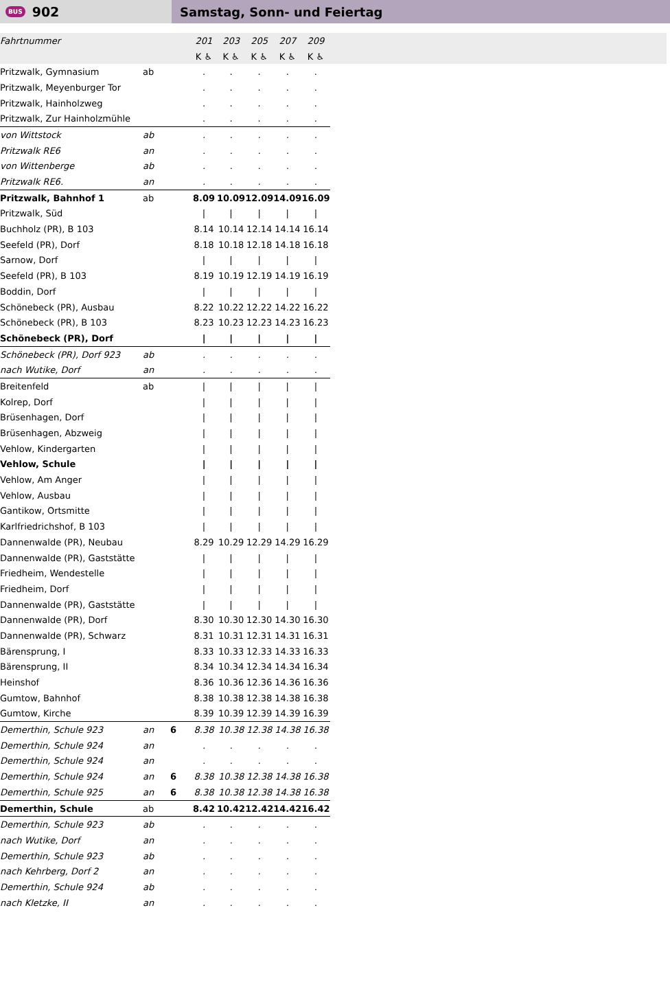BUS 902 Samstag, Sonn- und Feiertag
| Fahrtnummer | | | 201 | 203 | 205 | 207 | 209 | |
| --- | --- | --- | --- | --- | --- | --- | --- | --- |
| | | | K ♿ | K ♿ | K ♿ | K ♿ | K ♿ | |
| Pritzwalk, Gymnasium | ab | | . | . | . | . | . | |
| Pritzwalk, Meyenburger Tor | | | . | . | . | . | . | |
| Pritzwalk, Hainholzweg | | | . | . | . | . | . | |
| Pritzwalk, Zur Hainholzmühle | | | . | . | . | . | . | |
| von Wittstock | ab | | . | . | . | . | . | |
| Pritzwalk RE6 | an | | . | . | . | . | . | |
| von Wittenberge | ab | | . | . | . | . | . | |
| Pritzwalk RE6. | an | | . | . | . | . | . | |
| Pritzwalk, Bahnhof 1 | ab | | 8.09 | 10.09 | 12.09 | 14.09 | 16.09 | |
| Pritzwalk, Süd | | | / | / | / | / | / | |
| Buchholz (PR), B 103 | | | 8.14 | 10.14 | 12.14 | 14.14 | 16.14 | |
| Seefeld (PR), Dorf | | | 8.18 | 10.18 | 12.18 | 14.18 | 16.18 | |
| Sarnow, Dorf | | | / | / | / | / | / | |
| Seefeld (PR), B 103 | | | 8.19 | 10.19 | 12.19 | 14.19 | 16.19 | |
| Boddin, Dorf | | | / | / | / | / | / | |
| Schönebeck (PR), Ausbau | | | 8.22 | 10.22 | 12.22 | 14.22 | 16.22 | |
| Schönebeck (PR), B 103 | | | 8.23 | 10.23 | 12.23 | 14.23 | 16.23 | |
| Schönebeck (PR), Dorf | | | / | / | / | / | / | |
| Schönebeck (PR), Dorf 923 | ab | | . | . | . | . | . | |
| nach Wutike, Dorf | an | | . | . | . | . | . | |
| Breitenfeld | ab | | / | / | / | / | / | |
| Kolrep, Dorf | | | / | / | / | / | / | |
| Brüsenhagen, Dorf | | | / | / | / | / | / | |
| Brüsenhagen, Abzweig | | | / | / | / | / | / | |
| Vehlow, Kindergarten | | | / | / | / | / | / | |
| Vehlow, Schule | | | / | / | / | / | / | |
| Vehlow, Am Anger | | | / | / | / | / | / | |
| Vehlow, Ausbau | | | / | / | / | / | / | |
| Gantikow, Ortsmitte | | | / | / | / | / | / | |
| Karlfriedrichshof, B 103 | | | / | / | / | / | / | |
| Dannenwalde (PR), Neubau | | | 8.29 | 10.29 | 12.29 | 14.29 | 16.29 | |
| Dannenwalde (PR), Gaststätte | | | / | / | / | / | / | |
| Friedheim, Wendestelle | | | / | / | / | / | / | |
| Friedheim, Dorf | | | / | / | / | / | / | |
| Dannenwalde (PR), Gaststätte | | | / | / | / | / | / | |
| Dannenwalde (PR), Dorf | | | 8.30 | 10.30 | 12.30 | 14.30 | 16.30 | |
| Dannenwalde (PR), Schwarz | | | 8.31 | 10.31 | 12.31 | 14.31 | 16.31 | |
| Bärensprung, I | | | 8.33 | 10.33 | 12.33 | 14.33 | 16.33 | |
| Bärensprung, II | | | 8.34 | 10.34 | 12.34 | 14.34 | 16.34 | |
| Heinshof | | | 8.36 | 10.36 | 12.36 | 14.36 | 16.36 | |
| Gumtow, Bahnhof | | | 8.38 | 10.38 | 12.38 | 14.38 | 16.38 | |
| Gumtow, Kirche | | | 8.39 | 10.39 | 12.39 | 14.39 | 16.39 | |
| Demerthin, Schule 923 | an | 6 | 8.38 | 10.38 | 12.38 | 14.38 | 16.38 | |
| Demerthin, Schule 924 | an | | . | . | . | . | . | |
| Demerthin, Schule 924 | an | | . | . | . | . | . | |
| Demerthin, Schule 924 | an | 6 | 8.38 | 10.38 | 12.38 | 14.38 | 16.38 | |
| Demerthin, Schule 925 | an | 6 | 8.38 | 10.38 | 12.38 | 14.38 | 16.38 | |
| Demerthin, Schule | ab | | 8.42 | 10.42 | 12.42 | 14.42 | 16.42 | |
| Demerthin, Schule 923 | ab | | . | . | . | . | . | |
| nach Wutike, Dorf | an | | . | . | . | . | . | |
| Demerthin, Schule 923 | ab | | . | . | . | . | . | |
| nach Kehrberg, Dorf 2 | an | | . | . | . | . | . | |
| Demerthin, Schule 924 | ab | | . | . | . | . | . | |
| nach Kletzke, II | an | | . | . | . | . | . | |